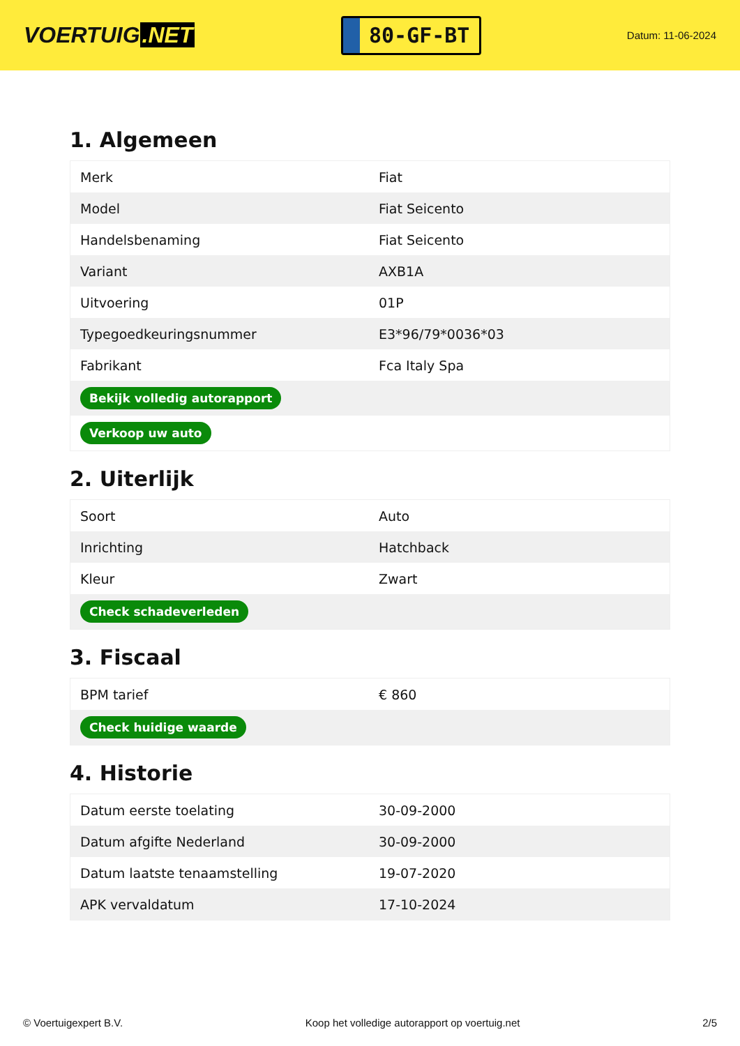VOERTUIG.NET
80-GF-BT
Datum: 11-06-2024
1. Algemeen
| Merk | Fiat |
| Model | Fiat Seicento |
| Handelsbenaming | Fiat Seicento |
| Variant | AXB1A |
| Uitvoering | 01P |
| Typegoedkeuringsnummer | E3*96/79*0036*03 |
| Fabrikant | Fca Italy Spa |
| Bekijk volledig autorapport | |
| Verkoop uw auto | |
2. Uiterlijk
| Soort | Auto |
| Inrichting | Hatchback |
| Kleur | Zwart |
| Check schadeverleden | |
3. Fiscaal
| BPM tarief | € 860 |
| Check huidige waarde | |
4. Historie
| Datum eerste toelating | 30-09-2000 |
| Datum afgifte Nederland | 30-09-2000 |
| Datum laatste tenaamstelling | 19-07-2020 |
| APK vervaldatum | 17-10-2024 |
© Voertuigexpert B.V. Koop het volledige autorapport op voertuig.net 2/5